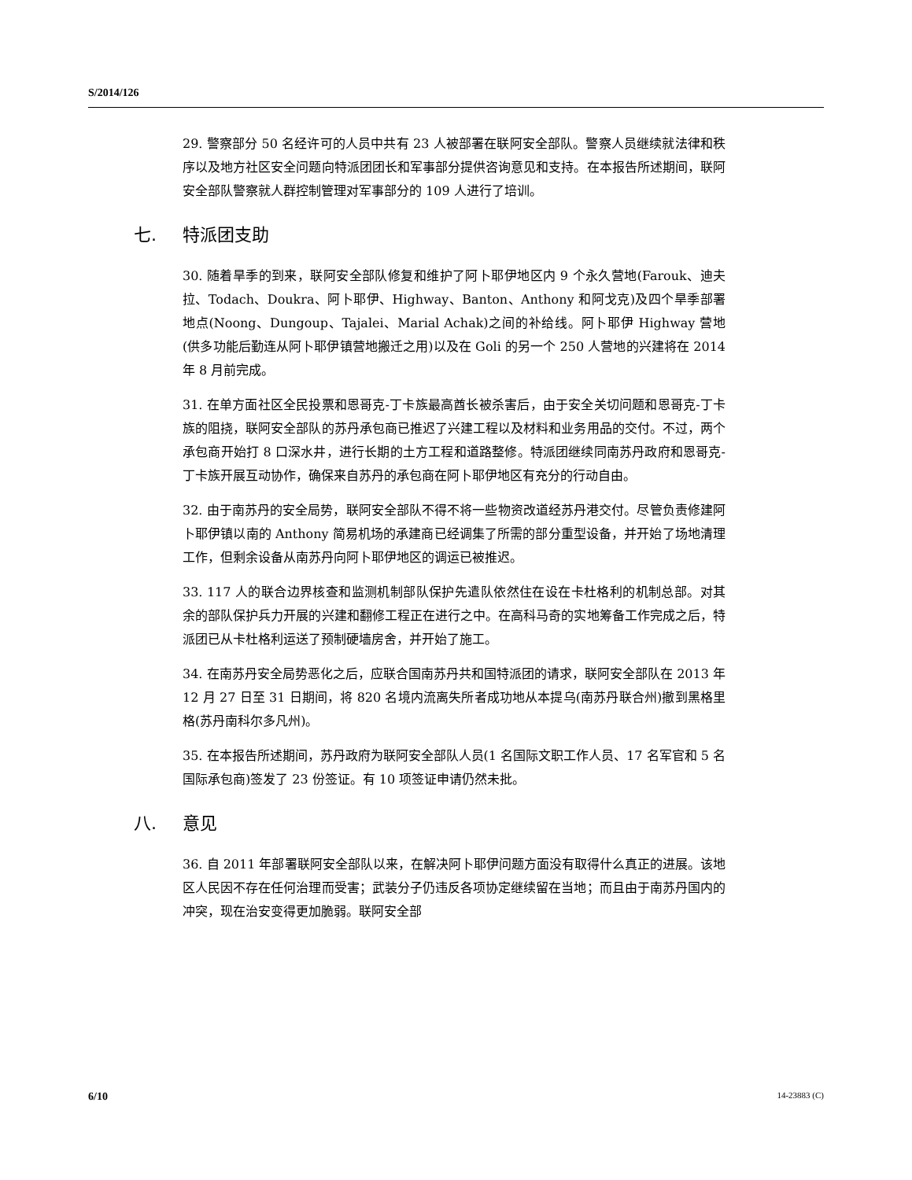S/2014/126
29. 警察部分 50 名经许可的人员中共有 23 人被部署在联阿安全部队。警察人员继续就法律和秩序以及地方社区安全问题向特派团团长和军事部分提供咨询意见和支持。在本报告所述期间，联阿安全部队警察就人群控制管理对军事部分的 109 人进行了培训。
七. 特派团支助
30. 随着旱季的到来，联阿安全部队修复和维护了阿卜耶伊地区内 9 个永久营地(Farouk、迪夫拉、Todach、Doukra、阿卜耶伊、Highway、Banton、Anthony 和阿戈克)及四个旱季部署地点(Noong、Dungoup、Tajalei、Marial Achak)之间的补给线。阿卜耶伊 Highway 营地(供多功能后勤连从阿卜耶伊镇营地搬迁之用)以及在 Goli 的另一个 250 人营地的兴建将在 2014 年 8 月前完成。
31. 在单方面社区全民投票和恩哥克-丁卡族最高酋长被杀害后，由于安全关切问题和恩哥克-丁卡族的阻挠，联阿安全部队的苏丹承包商已推迟了兴建工程以及材料和业务用品的交付。不过，两个承包商开始打 8 口深水井，进行长期的土方工程和道路整修。特派团继续同南苏丹政府和恩哥克-丁卡族开展互动协作，确保来自苏丹的承包商在阿卜耶伊地区有充分的行动自由。
32. 由于南苏丹的安全局势，联阿安全部队不得不将一些物资改道经苏丹港交付。尽管负责修建阿卜耶伊镇以南的 Anthony 简易机场的承建商已经调集了所需的部分重型设备，并开始了场地清理工作，但剩余设备从南苏丹向阿卜耶伊地区的调运已被推迟。
33. 117 人的联合边界核查和监测机制部队保护先遣队依然住在设在卡杜格利的机制总部。对其余的部队保护兵力开展的兴建和翻修工程正在进行之中。在高科马奇的实地筹备工作完成之后，特派团已从卡杜格利运送了预制硬墙房舍，并开始了施工。
34. 在南苏丹安全局势恶化之后，应联合国南苏丹共和国特派团的请求，联阿安全部队在 2013 年 12 月 27 日至 31 日期间，将 820 名境内流离失所者成功地从本提乌(南苏丹联合州)撤到黑格里格(苏丹南科尔多凡州)。
35. 在本报告所述期间，苏丹政府为联阿安全部队人员(1 名国际文职工作人员、17 名军官和 5 名国际承包商)签发了 23 份签证。有 10 项签证申请仍然未批。
八. 意见
36. 自 2011 年部署联阿安全部队以来，在解决阿卜耶伊问题方面没有取得什么真正的进展。该地区人民因不存在任何治理而受害；武装分子仍违反各项协定继续留在当地；而且由于南苏丹国内的冲突，现在治安变得更加脆弱。联阿安全部
6/10 14-23883 (C)